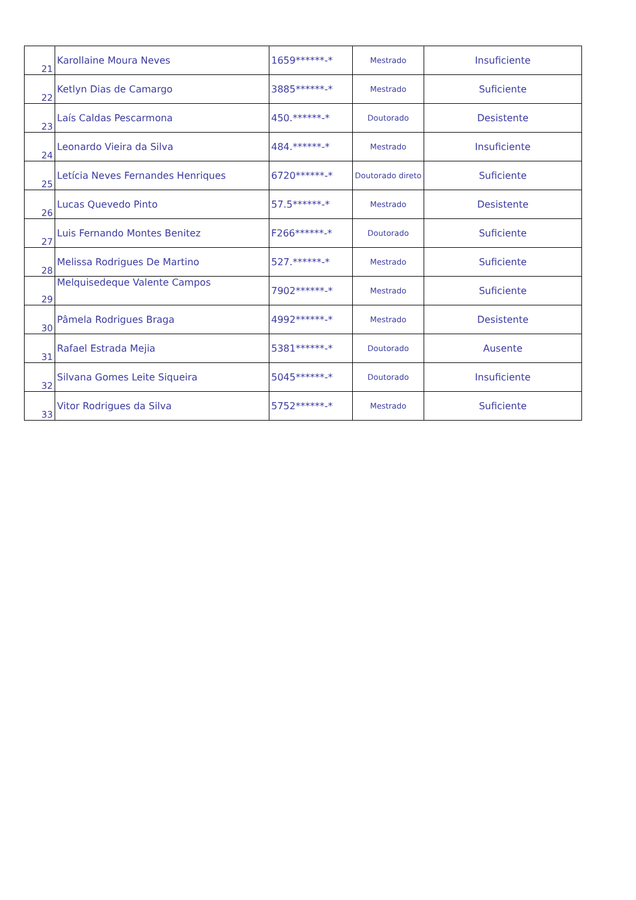| 21 | Karollaine Moura Neves | 1659******-* | Mestrado | Insuficiente |
| 22 | Ketlyn Dias de Camargo | 3885******-* | Mestrado | Suficiente |
| 23 | Laís Caldas Pescarmona | 450.******-* | Doutorado | Desistente |
| 24 | Leonardo Vieira da Silva | 484.******-* | Mestrado | Insuficiente |
| 25 | Letícia Neves Fernandes Henriques | 6720******-* | Doutorado direto | Suficiente |
| 26 | Lucas Quevedo Pinto | 57.5******-* | Mestrado | Desistente |
| 27 | Luis Fernando Montes Benitez | F266******-* | Doutorado | Suficiente |
| 28 | Melissa Rodrigues De Martino | 527.******-* | Mestrado | Suficiente |
| 29 | Melquisedeque Valente Campos | 7902******-* | Mestrado | Suficiente |
| 30 | Pâmela Rodrigues Braga | 4992******-* | Mestrado | Desistente |
| 31 | Rafael Estrada Mejia | 5381******-* | Doutorado | Ausente |
| 32 | Silvana Gomes Leite Siqueira | 5045******-* | Doutorado | Insuficiente |
| 33 | Vitor Rodrigues da Silva | 5752******-* | Mestrado | Suficiente |